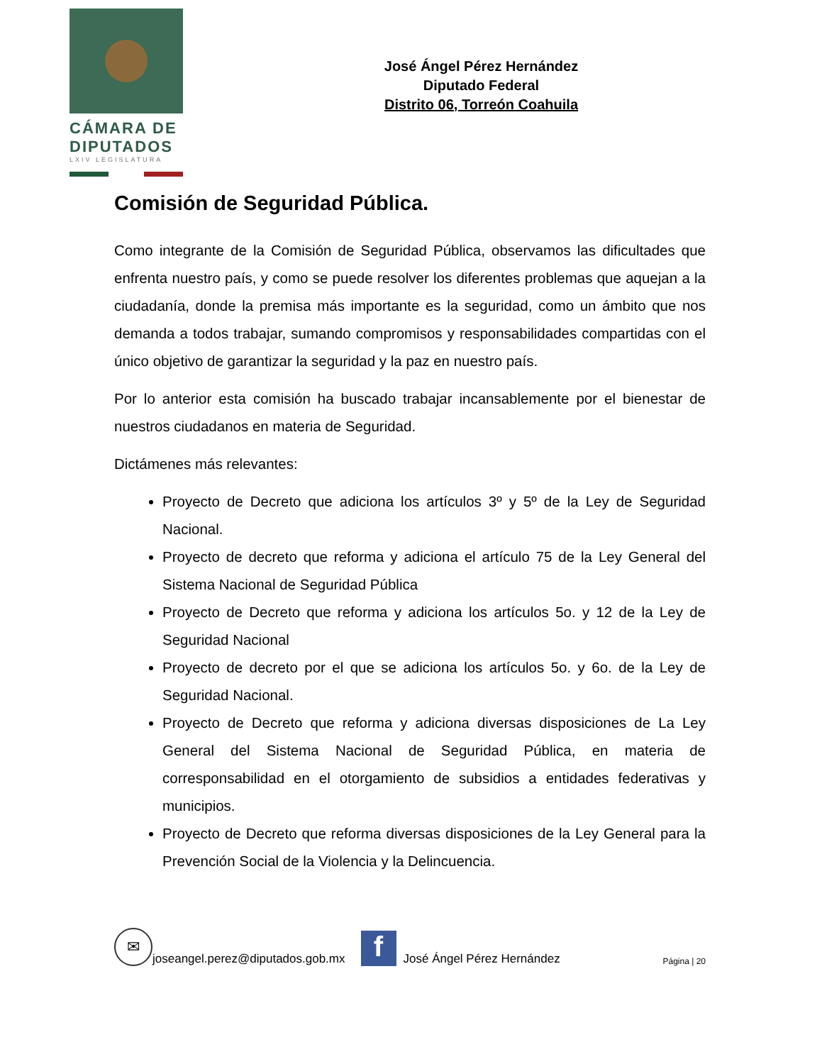CÁMARA DE
DIPUTADOS
LXIV LEGISLATURA
José Ángel Pérez Hernández
Diputado Federal
Distrito 06, Torreón Coahuila
Comisión de Seguridad Pública.
Como integrante de la Comisión de Seguridad Pública, observamos las dificultades que enfrenta nuestro país, y como se puede resolver los diferentes problemas que aquejan a la ciudadanía, donde la premisa más importante es la seguridad, como un ámbito que nos demanda a todos trabajar, sumando compromisos y responsabilidades compartidas con el único objetivo de garantizar la seguridad y la paz en nuestro país.
Por lo anterior esta comisión ha buscado trabajar incansablemente por el bienestar de nuestros ciudadanos en materia de Seguridad.
Dictámenes más relevantes:
Proyecto de Decreto que adiciona los artículos 3º y 5º de la Ley de Seguridad Nacional.
Proyecto de decreto que reforma y adiciona el artículo 75 de la Ley General del Sistema Nacional de Seguridad Pública
Proyecto de Decreto que reforma y adiciona los artículos 5o. y 12 de la Ley de Seguridad Nacional
Proyecto de decreto por el que se adiciona los artículos 5o. y 6o. de la Ley de Seguridad Nacional.
Proyecto de Decreto que reforma y adiciona diversas disposiciones de La Ley General del Sistema Nacional de Seguridad Pública, en materia de corresponsabilidad en el otorgamiento de subsidios a entidades federativas y municipios.
Proyecto de Decreto que reforma diversas disposiciones de la Ley General para la Prevención Social de la Violencia y la Delincuencia.
✉
joseangel.perez@diputados.gob.mx
f
José Ángel Pérez Hernández Página | 20